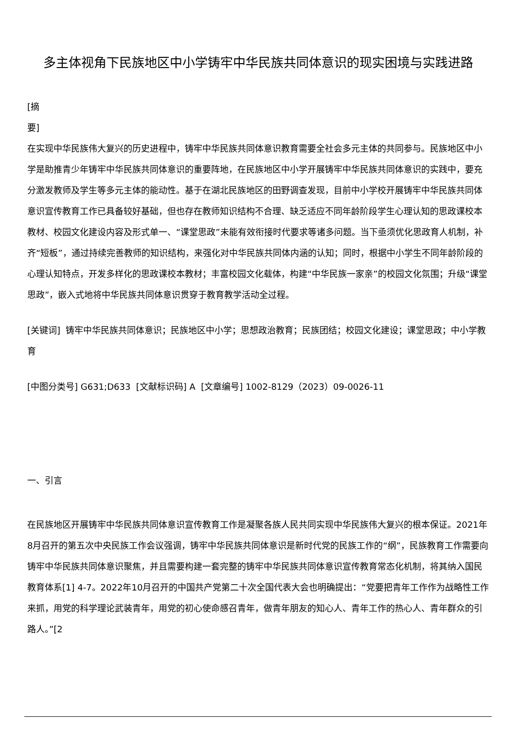多主体视角下民族地区中小学铸牢中华民族共同体意识的现实困境与实践进路
[摘
要]
在实现中华民族伟大复兴的历史进程中，铸牢中华民族共同体意识教育需要全社会多元主体的共同参与。民族地区中小学是助推青少年铸牢中华民族共同体意识的重要阵地，在民族地区中小学开展铸牢中华民族共同体意识的实践中，要充分激发教师及学生等多元主体的能动性。基于在湖北民族地区的田野调查发现，目前中小学校开展铸牢中华民族共同体意识宣传教育工作已具备较好基础，但也存在教师知识结构不合理、缺乏适应不同年龄阶段学生心理认知的思政课校本教材、校园文化建设内容及形式单一、“课堂思政”未能有效衔接时代要求等诸多问题。当下亟须优化思政育人机制，补齐“短板”，通过持续完善教师的知识结构，来强化对中华民族共同体内涵的认知；同时，根据中小学生不同年龄阶段的心理认知特点，开发多样化的思政课校本教材；丰富校园文化载体，构建“中华民族一家亲”的校园文化氛围；升级“课堂思政”，嵌入式地将中华民族共同体意识贯穿于教育教学活动全过程。
[关键词] 铸牢中华民族共同体意识；民族地区中小学；思想政治教育；民族团结；校园文化建设；课堂思政；中小学教育
[中图分类号] G631;D633 [文献标识码] A [文章编号] 1002-8129（2023）09-0026-11
一、引言
在民族地区开展铸牢中华民族共同体意识宣传教育工作是凝聚各族人民共同实现中华民族伟大复兴的根本保证。2021年8月召开的第五次中央民族工作会议强调，铸牢中华民族共同体意识是新时代党的民族工作的“纲”，民族教育工作需要向铸牢中华民族共同体意识聚焦，并且需要构建一套完整的铸牢中华民族共同体意识宣传教育常态化机制，将其纳入国民教育体系[1] 4-7。2022年10月召开的中国共产党第二十次全国代表大会也明确提出：“党要把青年工作作为战略性工作来抓，用党的科学理论武装青年，用党的初心使命感召青年，做青年朋友的知心人、青年工作的热心人、青年群众的引路人。”[2